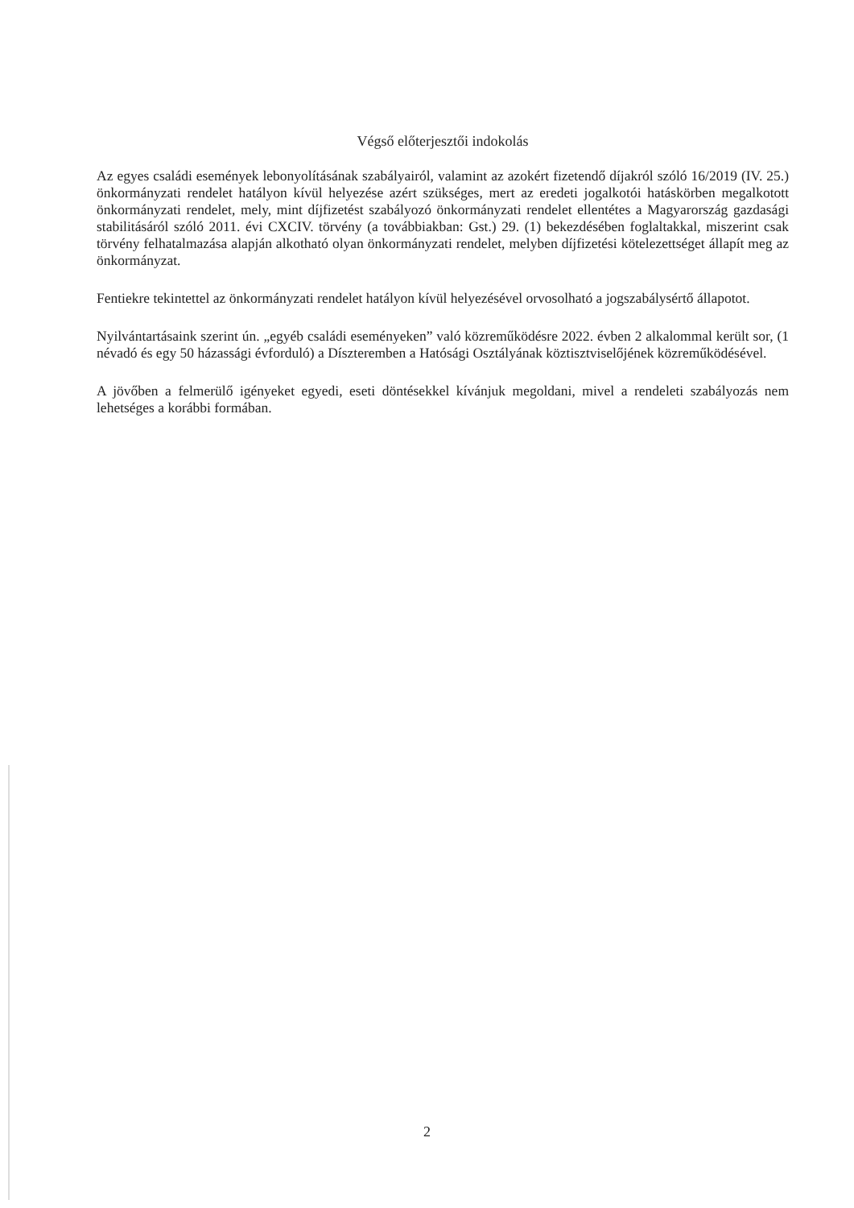Végső előterjesztői indokolás
Az egyes családi események lebonyolításának szabályairól, valamint az azokért fizetendő díjakról szóló 16/2019 (IV. 25.) önkormányzati rendelet hatályon kívül helyezése azért szükséges, mert az eredeti jogalkotói hatáskörben megalkotott önkormányzati rendelet, mely, mint díjfizetést szabályozó önkormányzati rendelet ellentétes a Magyarország gazdasági stabilitásáról szóló 2011. évi CXCIV. törvény (a továbbiakban: Gst.) 29. (1) bekezdésében foglaltakkal, miszerint csak törvény felhatalmazása alapján alkotható olyan önkormányzati rendelet, melyben díjfizetési kötelezettséget állapít meg az önkormányzat.
Fentiekre tekintettel az önkormányzati rendelet hatályon kívül helyezésével orvosolható a jogszabálysértő állapotot.
Nyilvántartásaink szerint ún. „egyéb családi eseményeken” való közreműködésre 2022. évben 2 alkalommal került sor, (1 névadó és egy 50 házassági évforduló) a Díszteremben a Hatósági Osztályának köztisztviselőjének közreműködésével.
A jövőben a felmerülő igényeket egyedi, eseti döntésekkel kívánjuk megoldani, mivel a rendeleti szabályozás nem lehetséges a korábbi formában.
2